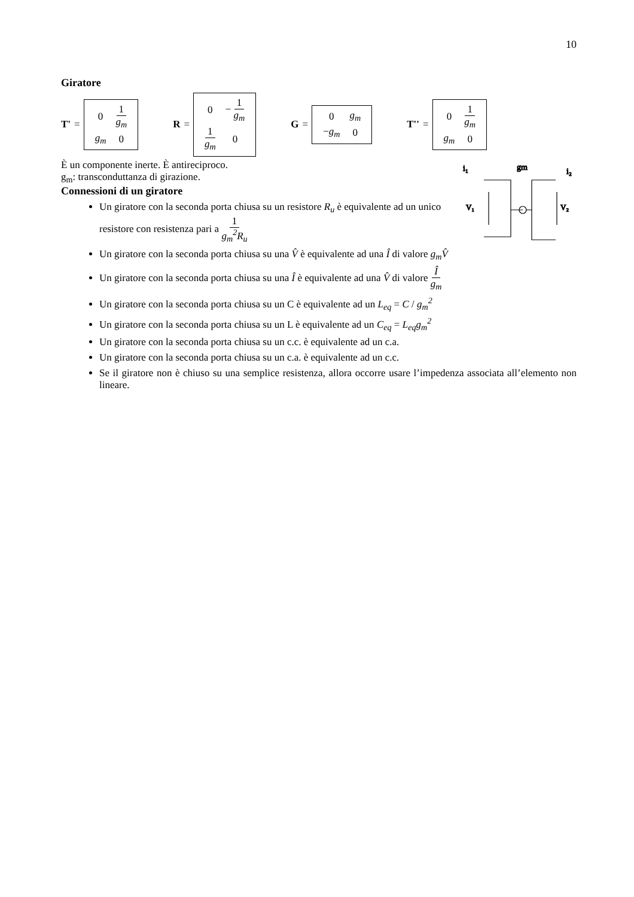10
Giratore
T' =
| 0 | 1 g<sub>m</sub> |
| g<sub>m</sub> | 0 |
R =
| 0 | − 1 g<sub>m</sub> |
| 1 g<sub>m</sub> | 0 |
G =
| 0 | g<sub>m</sub> |
| − g<sub>m</sub> | 0 |
T'' =
| 0 | 1 g<sub>m</sub> |
| g<sub>m</sub> | 0 |
i₁
gm
i₂
V₁
V₂
È un componente inerte. È antireciproco.
g<sub>m</sub>: transconduttanza di girazione.
Connessioni di un giratore
Un giratore con la seconda porta chiusa su un resistore R<sub>u</sub> è equivalente ad un unico resistore con resistenza pari a 1 g<sub>m</sub><sup>2</sup>R<sub>u</sub>
Un giratore con la seconda porta chiusa su una V̂ è equivalente ad una Î di valore g<sub>m</sub>V̂
Un giratore con la seconda porta chiusa su una Î è equivalente ad una V̂ di valore Î g<sub>m</sub>
Un giratore con la seconda porta chiusa su un C è equivalente ad un L<sub>eq</sub> = C / g<sub>m</sub><sup>2</sup>
Un giratore con la seconda porta chiusa su un L è equivalente ad un C<sub>eq</sub> = L<sub>eq</sub>g<sub>m</sub><sup>2</sup>
Un giratore con la seconda porta chiusa su un c.c. è equivalente ad un c.a.
Un giratore con la seconda porta chiusa su un c.a. è equivalente ad un c.c.
Se il giratore non è chiuso su una semplice resistenza, allora occorre usare l’impedenza associata all’elemento non lineare.